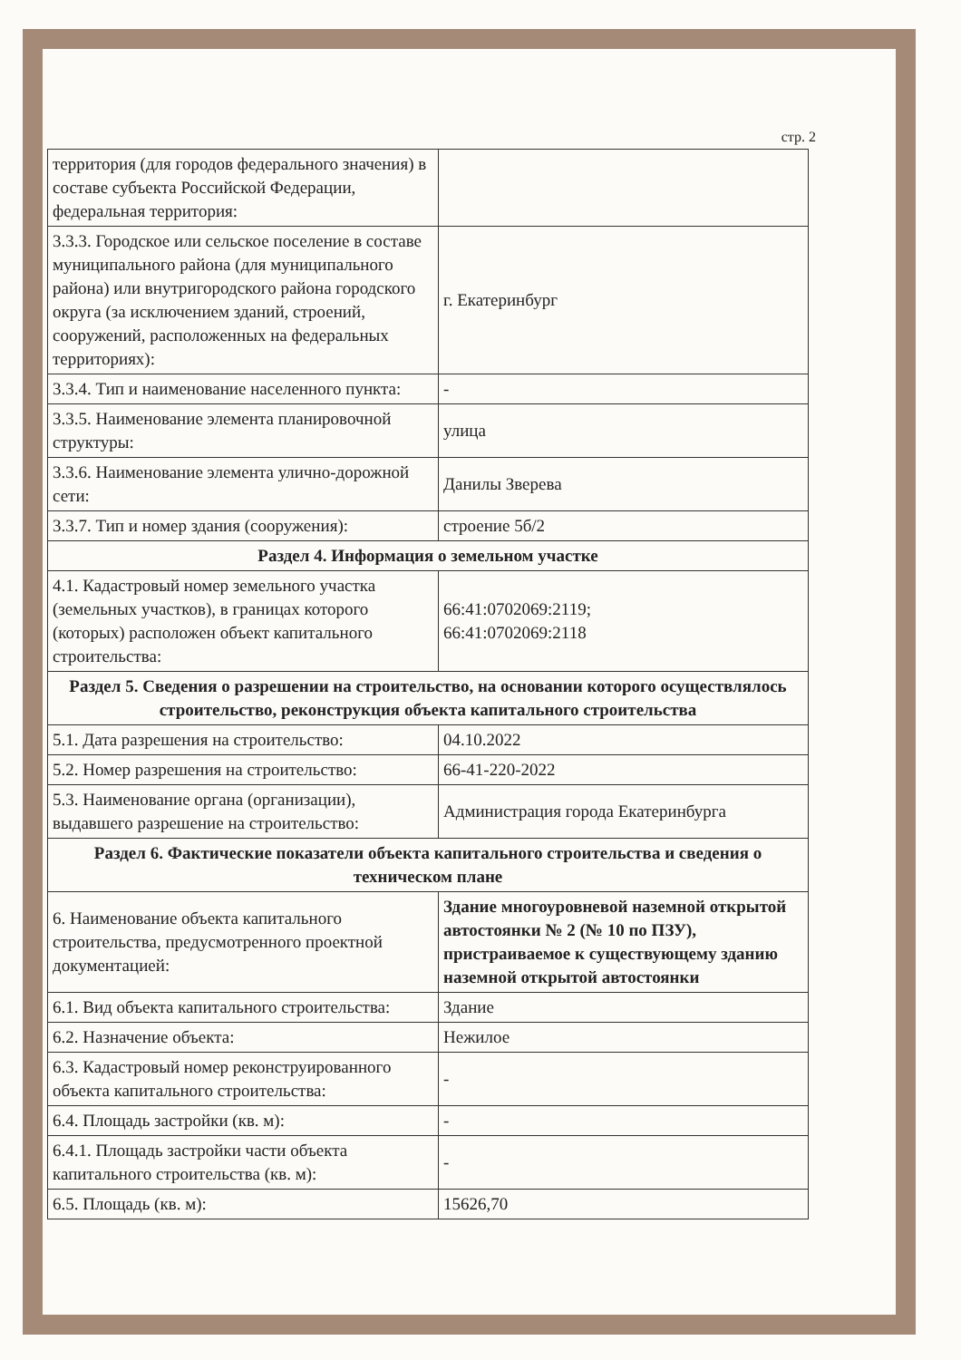стр. 2
| территория (для городов федерального значения) в составе субъекта Российской Федерации, федеральная территория: | |
| 3.3.3. Городское или сельское поселение в составе муниципального района (для муниципального района) или внутригородского района городского округа (за исключением зданий, строений, сооружений, расположенных на федеральных территориях): | г. Екатеринбург |
| 3.3.4. Тип и наименование населенного пункта: | - |
| 3.3.5. Наименование элемента планировочной структуры: | улица |
| 3.3.6. Наименование элемента улично-дорожной сети: | Данилы Зверева |
| 3.3.7. Тип и номер здания (сооружения): | строение 5б/2 |
| Раздел 4. Информация о земельном участке | |
| 4.1. Кадастровый номер земельного участка (земельных участков), в границах которого (которых) расположен объект капитального строительства: | 66:41:0702069:2119; 66:41:0702069:2118 |
| Раздел 5. Сведения о разрешении на строительство, на основании которого осуществлялось строительство, реконструкция объекта капитального строительства | |
| 5.1. Дата разрешения на строительство: | 04.10.2022 |
| 5.2. Номер разрешения на строительство: | 66-41-220-2022 |
| 5.3. Наименование органа (организации), выдавшего разрешение на строительство: | Администрация города Екатеринбурга |
| Раздел 6. Фактические показатели объекта капитального строительства и сведения о техническом плане | |
| 6. Наименование объекта капитального строительства, предусмотренного проектной документацией: | Здание многоуровневой наземной открытой автостоянки № 2 (№ 10 по ПЗУ), пристраиваемое к существующему зданию наземной открытой автостоянки |
| 6.1. Вид объекта капитального строительства: | Здание |
| 6.2. Назначение объекта: | Нежилое |
| 6.3. Кадастровый номер реконструированного объекта капитального строительства: | - |
| 6.4. Площадь застройки (кв. м): | - |
| 6.4.1. Площадь застройки части объекта капитального строительства (кв. м): | - |
| 6.5. Площадь (кв. м): | 15626,70 |